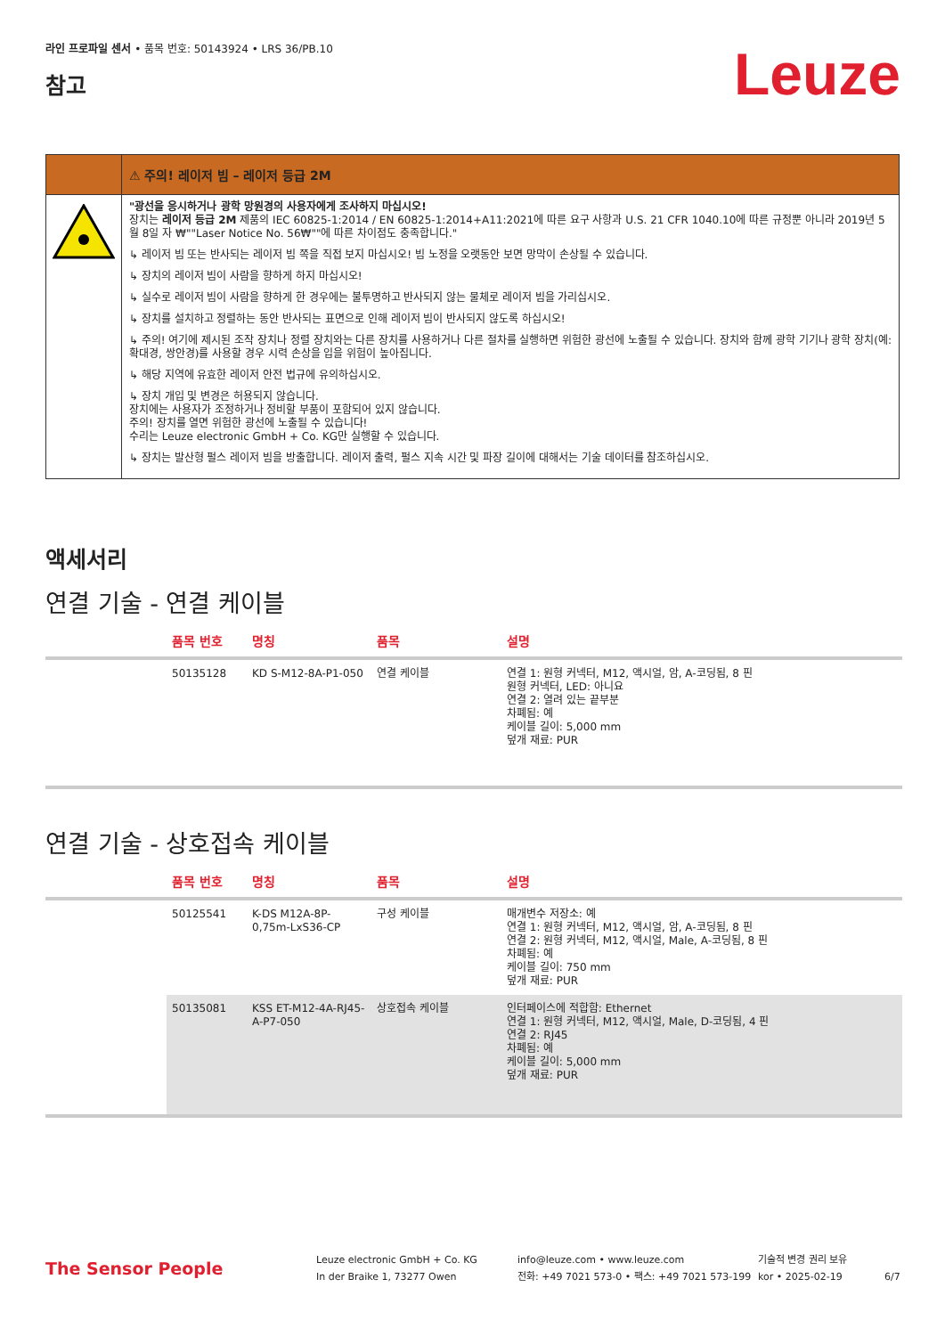라인 프로파일 센서 • 품목 번호: 50143924 • LRS 36/PB.10
참고
Leuze
⚠ 주의! 레이저 빔 – 레이저 등급 2M
"광선을 응시하거나 광학 망원경의 사용자에게 조사하지 마십시오!
장치는 레이저 등급 2M 제품의 IEC 60825-1:2014 / EN 60825-1:2014+A11:2021에 따른 요구 사항과 U.S. 21 CFR 1040.10에 따른 규정뿐 아니라 2019년 5월 8일 자 ₩""Laser Notice No. 56₩""에 따른 차이점도 충족합니다."
↳ 레이저 빔 또는 반사되는 레이저 빔 쪽을 직접 보지 마십시오! 빔 노정을 오랫동안 보면 망막이 손상될 수 있습니다.
↳ 장치의 레이저 빔이 사람을 향하게 하지 마십시오!
↳ 실수로 레이저 빔이 사람을 향하게 한 경우에는 불투명하고 반사되지 않는 물체로 레이저 빔을 가리십시오.
↳ 장치를 설치하고 정렬하는 동안 반사되는 표면으로 인해 레이저 빔이 반사되지 않도록 하십시오!
↳ 주의! 여기에 제시된 조작 장치나 정렬 장치와는 다른 장치를 사용하거나 다른 절차를 실행하면 위험한 광선에 노출될 수 있습니다. 장치와 함께 광학 기기나 광학 장치(예: 확대경, 쌍안경)를 사용할 경우 시력 손상을 입을 위험이 높아집니다.
↳ 해당 지역에 유효한 레이저 안전 법규에 유의하십시오.
↳ 장치 개입 및 변경은 허용되지 않습니다.
장치에는 사용자가 조정하거나 정비할 부품이 포함되어 있지 않습니다.
주의! 장치를 열면 위험한 광선에 노출될 수 있습니다!
수리는 Leuze electronic GmbH + Co. KG만 실행할 수 있습니다.
↳ 장치는 발산형 펄스 레이저 빔을 방출합니다. 레이저 출력, 펄스 지속 시간 및 파장 길이에 대해서는 기술 데이터를 참조하십시오.
액세서리
연결 기술 - 연결 케이블
| | 품목 번호 | 명칭 | 품목 | 설명 |
| --- | --- | --- | --- | --- |
| | 50135128 | KD S-M12-8A-P1-050 | 연결 케이블 | 연결 1: 원형 커넥터, M12, 액시얼, 암, A-코딩됨, 8 핀 원형 커넥터, LED: 아니요 연결 2: 열려 있는 끝부분 차폐됨: 예 케이블 길이: 5,000 mm 덮개 재료: PUR |
연결 기술 - 상호접속 케이블
| | 품목 번호 | 명칭 | 품목 | 설명 |
| --- | --- | --- | --- | --- |
| | 50125541 | K-DS M12A-8P-0,75m-LxS36-CP | 구성 케이블 | 매개변수 저장소: 예 연결 1: 원형 커넥터, M12, 액시얼, 암, A-코딩됨, 8 핀 연결 2: 원형 커넥터, M12, 액시얼, Male, A-코딩됨, 8 핀 차폐됨: 예 케이블 길이: 750 mm 덮개 재료: PUR |
| | 50135081 | KSS ET-M12-4A-RJ45-A-P7-050 | 상호접속 케이블 | 인터페이스에 적합함: Ethernet 연결 1: 원형 커넥터, M12, 액시얼, Male, D-코딩됨, 4 핀 연결 2: RJ45 차폐됨: 예 케이블 길이: 5,000 mm 덮개 재료: PUR |
The Sensor People
Leuze electronic GmbH + Co. KG
In der Braike 1, 73277 Owen
info@leuze.com • www.leuze.com
전화: +49 7021 573-0 • 팩스: +49 7021 573-199
기술적 변경 권리 보유
kor • 2025-02-19
6/7